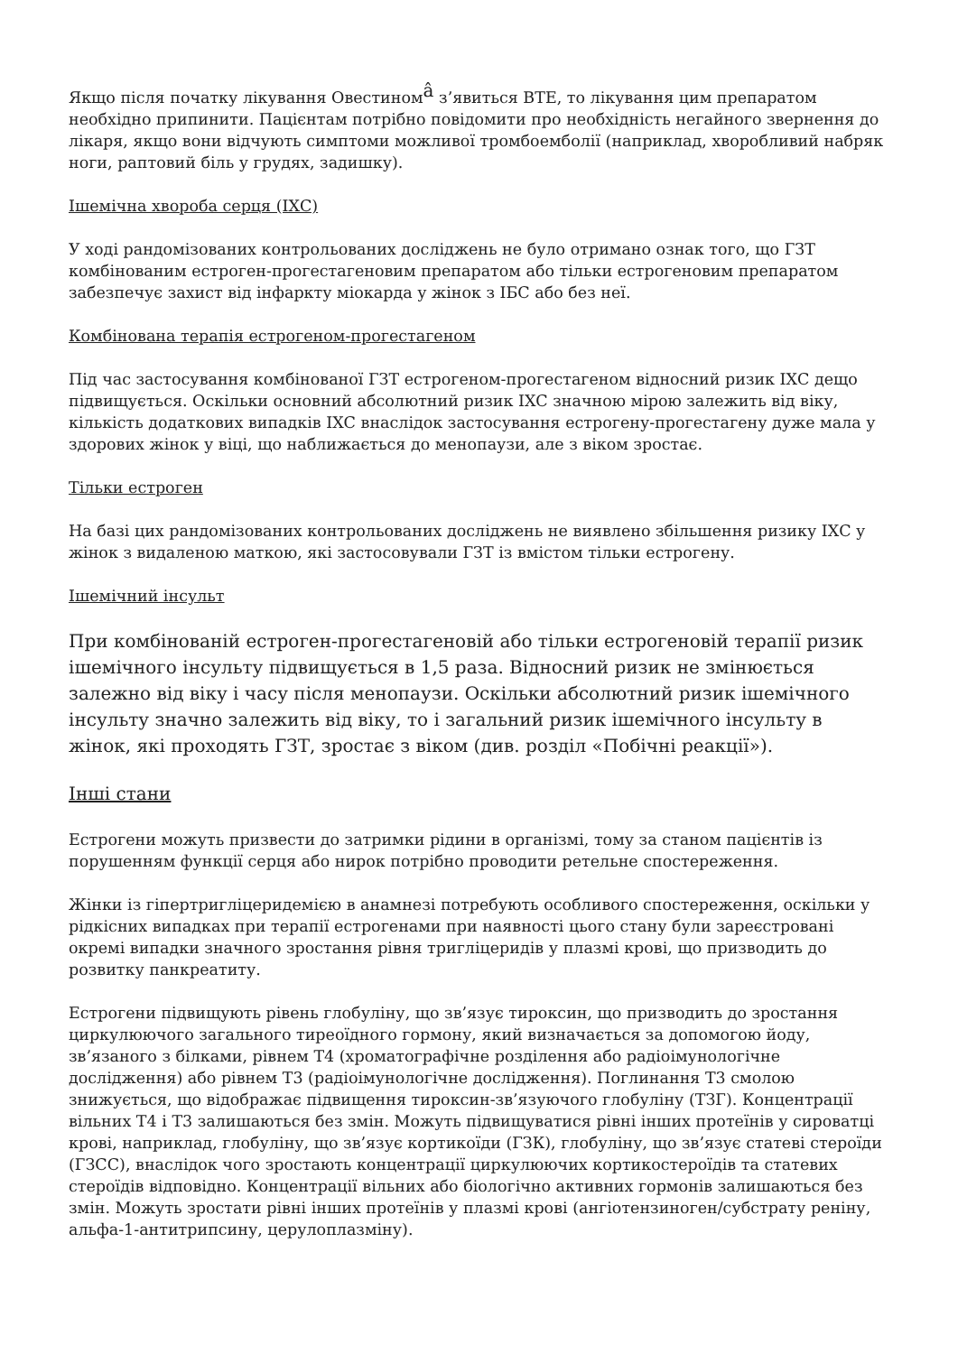Якщо після початку лікування Овестином<sup>â</sup> з’явиться ВТЕ, то лікування цим препаратом необхідно припинити. Пацієнтам потрібно повідомити про необхідність негайного звернення до лікаря, якщо вони відчують симптоми можливої тромбоемболії (наприклад, хворобливий набряк ноги, раптовий біль у грудях, задишку).
Ішемічна хвороба серця (ІХС)
У ході рандомізованих контрольованих досліджень не було отримано ознак того, що ГЗТ комбінованим естроген-прогестагеновим препаратом або тільки естрогеновим препаратом забезпечує захист від інфаркту міокарда у жінок з ІБС або без неї.
Комбінована терапія естрогеном-прогестагеном
Під час застосування комбінованої ГЗТ естрогеном-прогестагеном відносний ризик ІХС дещо підвищується. Оскільки основний абсолютний ризик ІХС значною мірою залежить від віку, кількість додаткових випадків ІХС внаслідок застосування естрогену-прогестагену дуже мала у здорових жінок у віці, що наближається до менопаузи, але з віком зростає.
Тільки естроген
На базі цих рандомізованих контрольованих досліджень не виявлено збільшення ризику ІХС у жінок з видаленою маткою, які застосовували ГЗТ із вмістом тільки естрогену.
Ішемічний інсульт
При комбінованій естроген-прогестагеновій або тільки естрогеновій терапії ризик ішемічного інсульту підвищується в 1,5 раза. Відносний ризик не змінюється залежно від віку і часу після менопаузи. Оскільки абсолютний ризик ішемічного інсульту значно залежить від віку, то і загальний ризик ішемічного інсульту в жінок, які проходять ГЗТ, зростає з віком (див. розділ «Побічні реакції»).
Інші стани
Естрогени можуть призвести до затримки рідини в організмі, тому за станом пацієнтів із порушенням функції серця або нирок потрібно проводити ретельне спостереження.
Жінки із гіпертригліцеридемією в анамнезі потребують особливого спостереження, оскільки у рідкісних випадках при терапії естрогенами при наявності цього стану були зареєстровані окремі випадки значного зростання рівня тригліцеридів у плазмі крові, що призводить до розвитку панкреатиту.
Естрогени підвищують рівень глобуліну, що зв’язує тироксин, що призводить до зростання циркулюючого загального тиреоїдного гормону, який визначається за допомогою йоду, зв’язаного з білками, рівнем Т4 (хроматографічне розділення або радіоімунологічне дослідження) або рівнем Т3 (радіоімунологічне дослідження). Поглинання Т3 смолою знижується, що відображає підвищення тироксин-зв’язуючого глобуліну (ТЗГ). Концентрації вільних Т4 і Т3 залишаються без змін. Можуть підвищуватися рівні інших протеїнів у сироватці крові, наприклад, глобуліну, що зв’язує кортикоїди (ГЗК), глобуліну, що зв’язує статеві стероїди (ГЗСС), внаслідок чого зростають концентрації циркулюючих кортикостероїдів та статевих стероїдів відповідно. Концентрації вільних або біологічно активних гормонів залишаються без змін. Можуть зростати рівні інших протеїнів у плазмі крові (ангіотензиноген/субстрату реніну, альфа-1-антитрипсину, церулоплазміну).